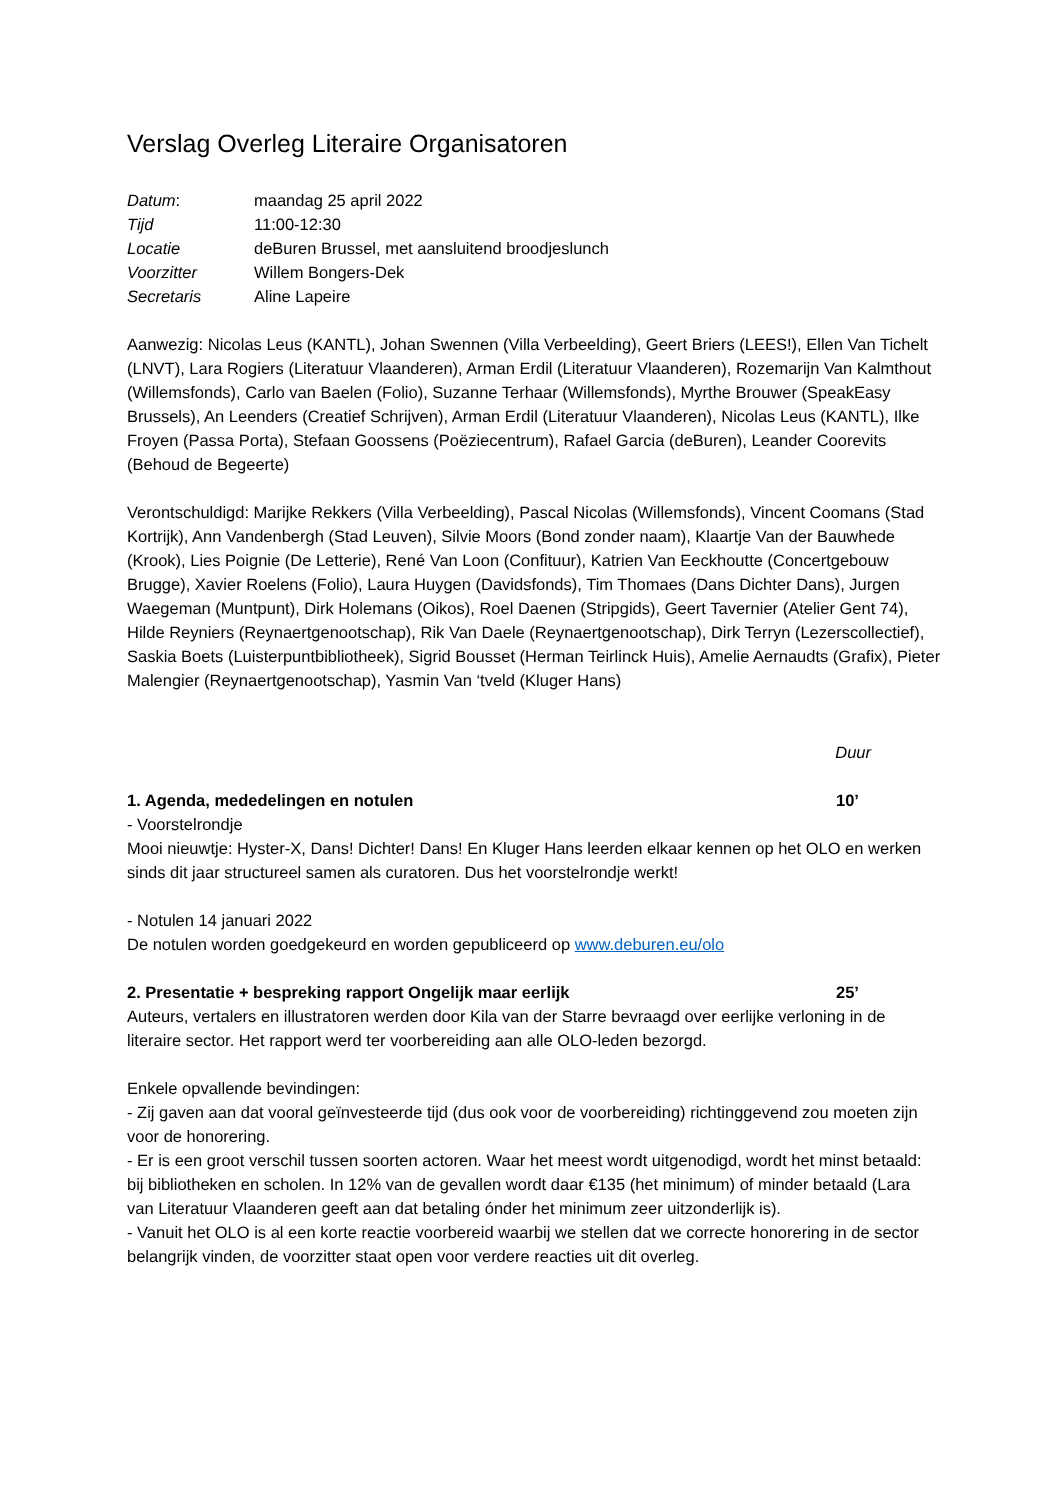Verslag Overleg Literaire Organisatoren
| Datum : | maandag 25 april 2022 |
| Tijd | 11:00-12:30 |
| Locatie | deBuren Brussel, met aansluitend broodjeslunch |
| Voorzitter | Willem Bongers-Dek |
| Secretaris | Aline Lapeire |
Aanwezig: Nicolas Leus (KANTL), Johan Swennen (Villa Verbeelding), Geert Briers (LEES!), Ellen Van Tichelt (LNVT), Lara Rogiers (Literatuur Vlaanderen), Arman Erdil (Literatuur Vlaanderen), Rozemarijn Van Kalmthout (Willemsfonds), Carlo van Baelen (Folio), Suzanne Terhaar (Willemsfonds), Myrthe Brouwer (SpeakEasy Brussels), An Leenders (Creatief Schrijven), Arman Erdil (Literatuur Vlaanderen), Nicolas Leus (KANTL), Ilke Froyen (Passa Porta), Stefaan Goossens (Poëziecentrum), Rafael Garcia (deBuren), Leander Coorevits (Behoud de Begeerte)
Verontschuldigd: Marijke Rekkers (Villa Verbeelding), Pascal Nicolas (Willemsfonds), Vincent Coomans (Stad Kortrijk), Ann Vandenbergh (Stad Leuven), Silvie Moors (Bond zonder naam), Klaartje Van der Bauwhede (Krook), Lies Poignie (De Letterie), René Van Loon (Confituur), Katrien Van Eeckhoutte (Concertgebouw Brugge), Xavier Roelens (Folio), Laura Huygen (Davidsfonds), Tim Thomaes (Dans Dichter Dans), Jurgen Waegeman (Muntpunt), Dirk Holemans (Oikos), Roel Daenen (Stripgids), Geert Tavernier (Atelier Gent 74), Hilde Reyniers (Reynaertgenootschap), Rik Van Daele (Reynaertgenootschap), Dirk Terryn (Lezerscollectief), Saskia Boets (Luisterpuntbibliotheek), Sigrid Bousset (Herman Teirlinck Huis), Amelie Aernaudts (Grafix), Pieter Malengier (Reynaertgenootschap), Yasmin Van ‘tveld (Kluger Hans)
Duur
1. Agenda, mededelingen en notulen 10’
- Voorstelrondje
Mooi nieuwtje: Hyster-X, Dans! Dichter! Dans! En Kluger Hans leerden elkaar kennen op het OLO en werken sinds dit jaar structureel samen als curatoren. Dus het voorstelrondje werkt!
- Notulen 14 januari 2022
De notulen worden goedgekeurd en worden gepubliceerd op www.deburen.eu/olo
2. Presentatie + bespreking rapport Ongelijk maar eerlijk 25’
Auteurs, vertalers en illustratoren werden door Kila van der Starre bevraagd over eerlijke verloning in de literaire sector. Het rapport werd ter voorbereiding aan alle OLO-leden bezorgd.
Enkele opvallende bevindingen:
- Zij gaven aan dat vooral geïnvesteerde tijd (dus ook voor de voorbereiding) richtinggevend zou moeten zijn voor de honorering.
- Er is een groot verschil tussen soorten actoren. Waar het meest wordt uitgenodigd, wordt het minst betaald: bij bibliotheken en scholen. In 12% van de gevallen wordt daar €135 (het minimum) of minder betaald (Lara van Literatuur Vlaanderen geeft aan dat betaling ónder het minimum zeer uitzonderlijk is).
- Vanuit het OLO is al een korte reactie voorbereid waarbij we stellen dat we correcte honorering in de sector belangrijk vinden, de voorzitter staat open voor verdere reacties uit dit overleg.